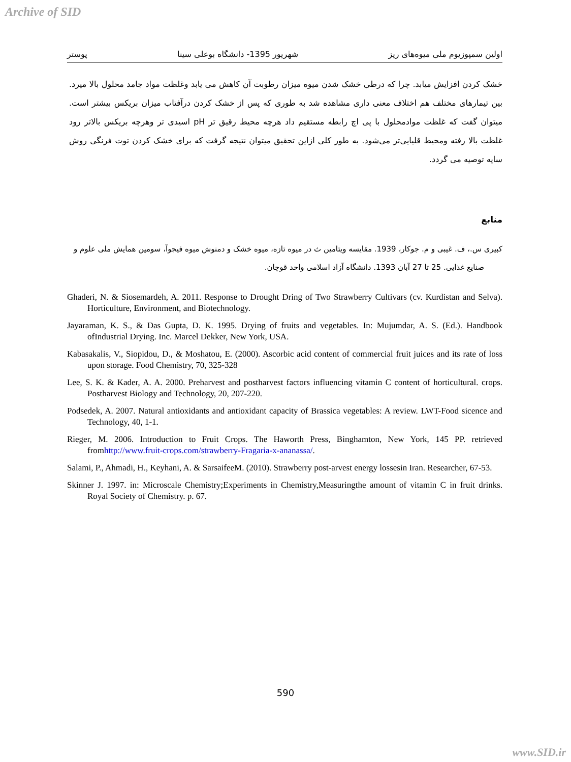Archive of SID
اولین سمپوزیوم ملی میوه‌های ریز شهریور 1395- دانشگاه بوعلی سینا پوستر
خشک کردن افزایش میابد. چرا که درطی خشک شدن میوه میزان رطوبت آن کاهش می یابد وغلظت مواد جامد محلول بالا میرد. بین تیمارهای مختلف هم اختلاف معنی داری مشاهده شد به طوری که پس از خشک کردن درآفتاب میزان بریکس بیشتر است. میتوان گفت که غلظت موادمحلول با پی اچ رابطه مستقیم داد هرچه محیط رقیق تر pH اسیدی تر وهرچه بریکس بالاتر رود غلظت بالا رفته ومحیط قلیایی‌تر می‌شود. به طور کلی ازاین تحقیق میتوان نتیجه گرفت که برای خشک کردن توت فرنگی روش سایه توصیه می گردد.
منابع
کبیری س.، ف. غیبی و م. جوکار، 1939. مقایسه ویتامین ث در میوه تازه، میوه خشک و دمنوش میوه فیجوآ، سومین همایش ملی علوم و
صنایع غذایی. 25 تا 27 آبان 1393. دانشگاه آزاد اسلامی واحد قوچان.
Ghaderi, N. & Siosemardeh, A. 2011. Response to Drought Dring of Two Strawberry Cultivars (cv. Kurdistan and Selva). Horticulture, Environment, and Biotechnology.
Jayaraman, K. S., & Das Gupta, D. K. 1995. Drying of fruits and vegetables. In: Mujumdar, A. S. (Ed.). Handbook ofIndustrial Drying. Inc. Marcel Dekker, New York, USA.
Kabasakalis, V., Siopidou, D., & Moshatou, E. (2000). Ascorbic acid content of commercial fruit juices and its rate of loss upon storage. Food Chemistry, 70, 325-328
Lee, S. K. & Kader, A. A. 2000. Preharvest and postharvest factors influencing vitamin C content of horticultural. crops. Postharvest Biology and Technology, 20, 207-220.
Podsedek, A. 2007. Natural antioxidants and antioxidant capacity of Brassica vegetables: A review. LWT-Food sicence and Technology, 40, 1-1.
Rieger, M. 2006. Introduction to Fruit Crops. The Haworth Press, Binghamton, New York, 145 PP. retrieved fromhttp://www.fruit-crops.com/strawberry-Fragaria-x-ananassa/.
Salami, P., Ahmadi, H., Keyhani, A. & SarsaifeeM. (2010). Strawberry post-arvest energy lossesin Iran. Researcher, 67-53.
Skinner J. 1997. in: Microscale Chemistry;Experiments in Chemistry,Measuringthe amount of vitamin C in fruit drinks. Royal Society of Chemistry. p. 67.
590
www.SID.ir